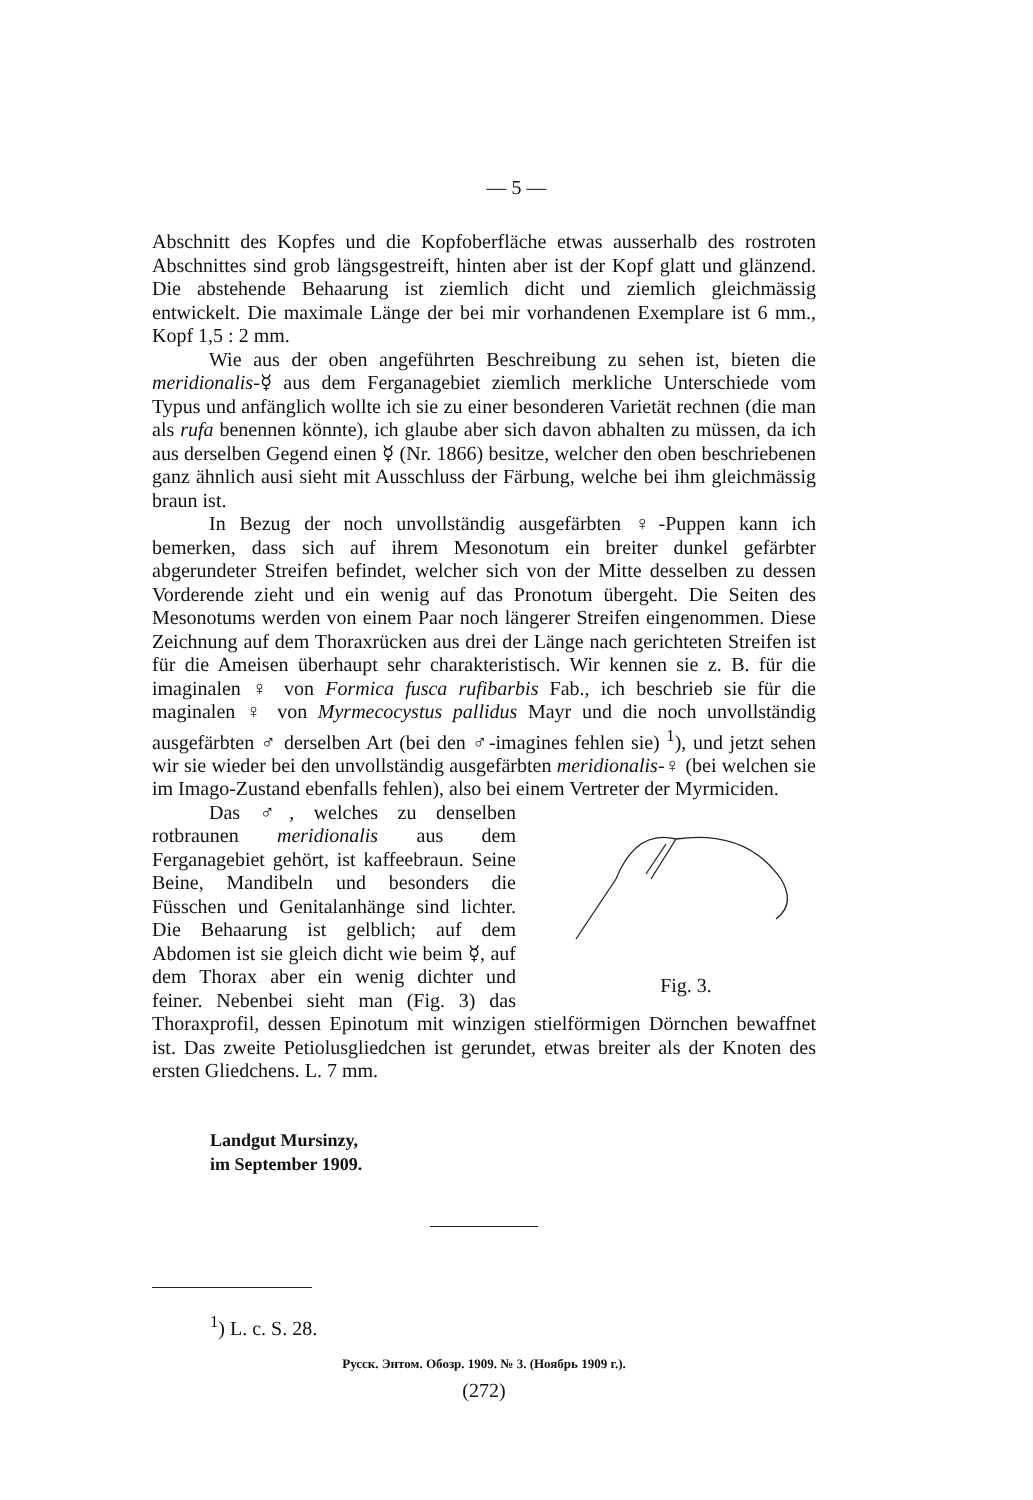— 5 —
Abschnitt des Kopfes und die Kopfoberfläche etwas ausserhalb des rostroten Abschnittes sind grob längsgestreift, hinten aber ist der Kopf glatt und glänzend. Die abstehende Behaarung ist ziemlich dicht und ziemlich gleichmässig entwickelt. Die maximale Länge der bei mir vorhandenen Exemplare ist 6 mm., Kopf 1,5 : 2 mm.
Wie aus der oben angeführten Beschreibung zu sehen ist, bieten die meridionalis-☿ aus dem Ferganagebiet ziemlich merkliche Unterschiede vom Typus und anfänglich wollte ich sie zu einer besonderen Varietät rechnen (die man als rufa benennen könnte), ich glaube aber sich davon abhalten zu müssen, da ich aus derselben Gegend einen ☿ (Nr. 1866) besitze, welcher den oben beschriebenen ganz ähnlich ausi sieht mit Ausschluss der Färbung, welche bei ihm gleichmässig braun ist.
In Bezug der noch unvollständig ausgefärbten ♀-Puppen kann ich bemerken, dass sich auf ihrem Mesonotum ein breiter dunkel gefärbter abgerundeter Streifen befindet, welcher sich von der Mitte desselben zu dessen Vorderende zieht und ein wenig auf das Pronotum übergeht. Die Seiten des Mesonotums werden von einem Paar noch längerer Streifen eingenommen. Diese Zeichnung auf dem Thoraxrücken aus drei der Länge nach gerichteten Streifen ist für die Ameisen überhaupt sehr charakteristisch. Wir kennen sie z. B. für die imaginalen ♀ von Formica fusca rufibarbis Fab., ich beschrieb sie für die maginalen ♀ von Myrmecocystus pallidus Mayr und die noch unvollständig ausgefärbten ♂ derselben Art (bei den ♂-imagines fehlen sie) <sup>1</sup>), und jetzt sehen wir sie wieder bei den unvollständig ausgefärbten meridionalis-♀ (bei welchen sie im Imago-Zustand ebenfalls fehlen), also bei einem Vertreter der Myrmiciden.
Fig. 3.
Das ♂, welches zu denselben rotbraunen meridionalis aus dem Ferganagebiet gehört, ist kaffeebraun. Seine Beine, Mandibeln und besonders die Füsschen und Genitalanhänge sind lichter. Die Behaarung ist gelblich; auf dem Abdomen ist sie gleich dicht wie beim ☿, auf dem Thorax aber ein wenig dichter und feiner. Nebenbei sieht man (Fig. 3) das Thoraxprofil, dessen Epinotum mit winzigen stielförmigen Dörnchen bewaffnet ist. Das zweite Petiolusgliedchen ist gerundet, etwas breiter als der Knoten des ersten Gliedchens. L. 7 mm.
Landgut Mursinzy,
im September 1909.
<sup>1</sup>) L. c. S. 28.
Русск. Энтом. Обозр. 1909. № 3. (Ноябрь 1909 г.).
(272)